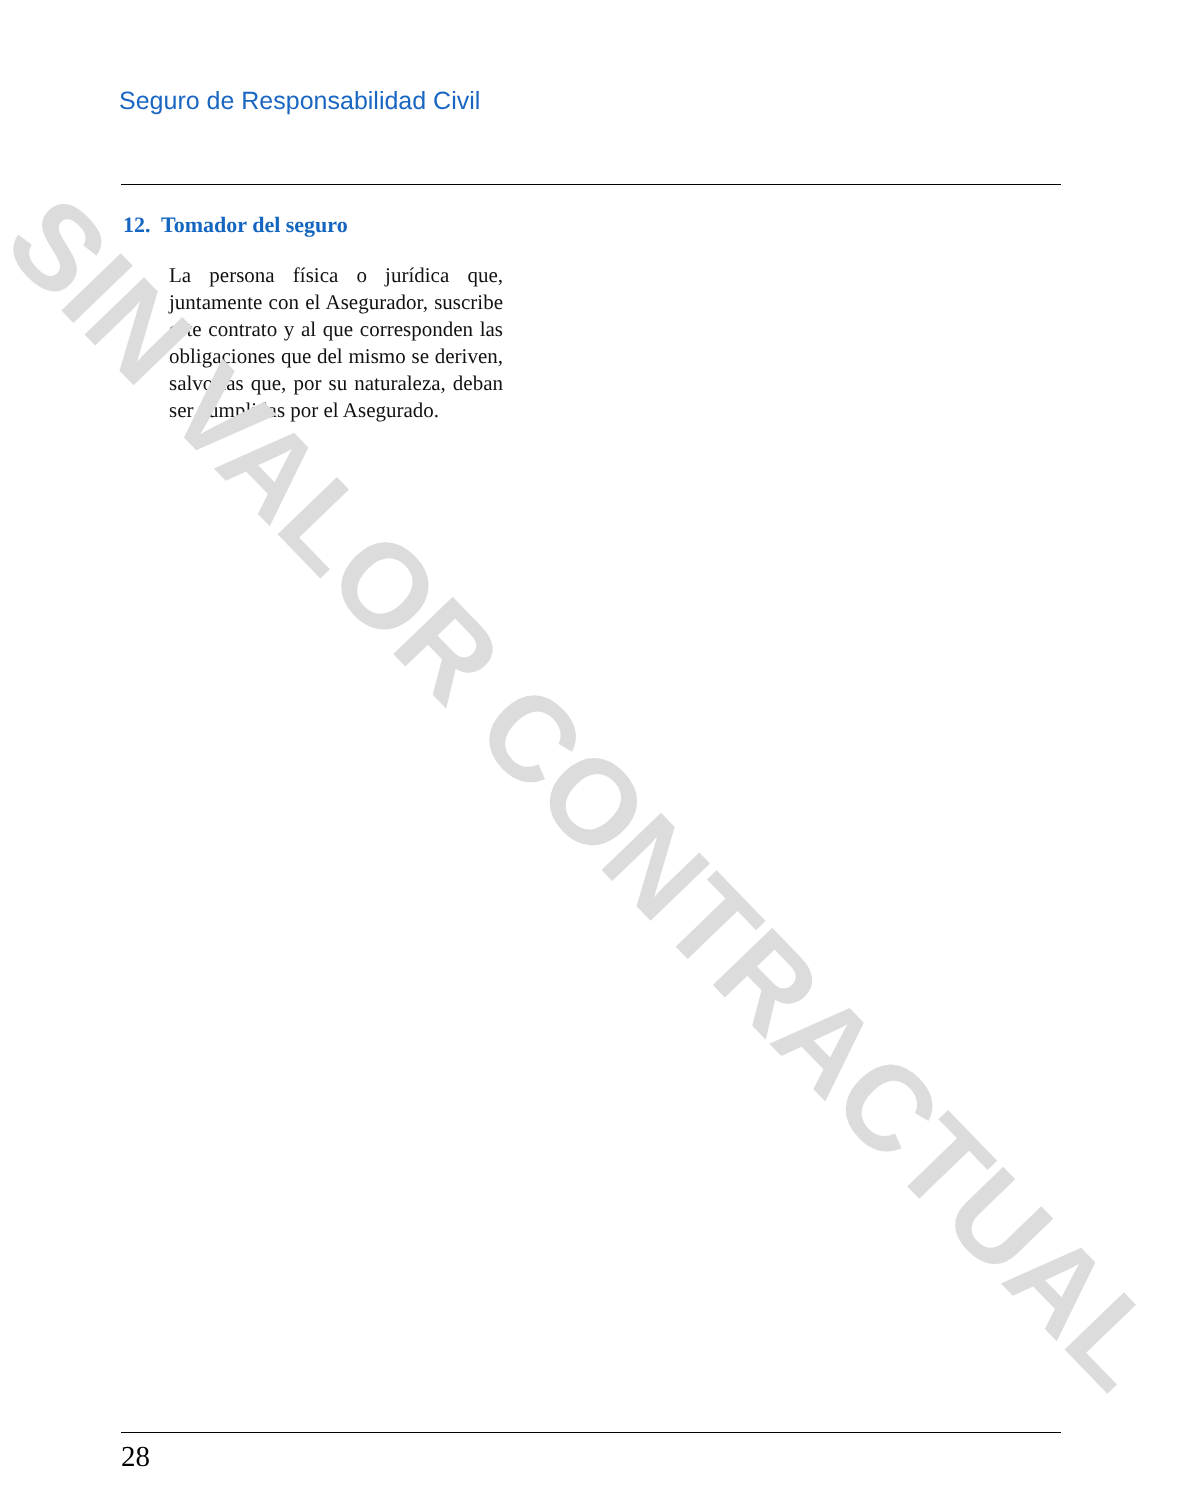Seguro de Responsabilidad Civil
12. Tomador del seguro
La persona física o jurídica que, juntamente con el Asegurador, suscribe este contrato y al que corresponden las obligaciones que del mismo se deriven, salvo las que, por su naturaleza, deban ser cumplidas por el Asegurado.
SIN VALOR CONTRACTUAL
28